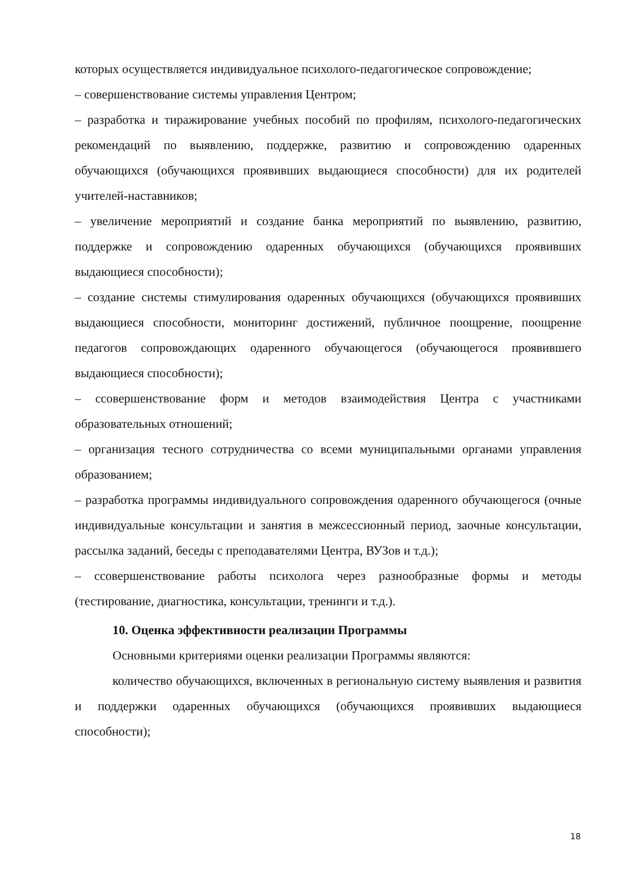которых осуществляется индивидуальное психолого-педагогическое сопровождение;
– совершенствование системы управления Центром;
– разработка и тиражирование учебных пособий по профилям, психолого-педагогических рекомендаций по выявлению, поддержке, развитию и сопровождению одаренных обучающихся (обучающихся проявивших выдающиеся способности) для их родителей учителей-наставников;
– увеличение мероприятий и создание банка мероприятий по выявлению, развитию, поддержке и сопровождению одаренных обучающихся (обучающихся проявивших выдающиеся способности);
– создание системы стимулирования одаренных обучающихся (обучающихся проявивших выдающиеся способности, мониторинг достижений, публичное поощрение, поощрение педагогов сопровождающих одаренного обучающегося (обучающегося проявившего выдающиеся способности);
– ссовершенствование форм и методов взаимодействия Центра с участниками образовательных отношений;
– организация тесного сотрудничества со всеми муниципальными органами управления образованием;
– разработка программы индивидуального сопровождения одаренного обучающегося (очные индивидуальные консультации и занятия в межсессионный период, заочные консультации, рассылка заданий, беседы с преподавателями Центра, ВУЗов и т.д.);
– ссовершенствование работы психолога через разнообразные формы и методы (тестирование, диагностика, консультации, тренинги и т.д.).
10. Оценка эффективности реализации Программы
Основными критериями оценки реализации Программы являются:
количество обучающихся, включенных в региональную систему выявления и развития и поддержки одаренных обучающихся (обучающихся проявивших выдающиеся способности);
18